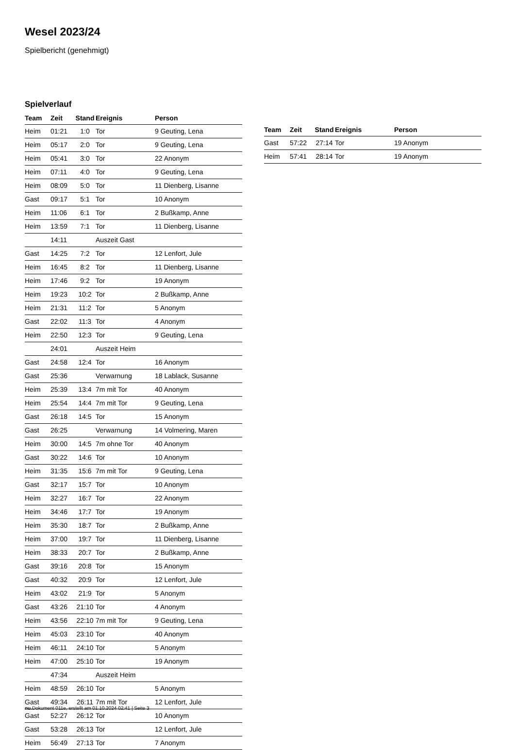Wesel 2023/24
Spielbericht (genehmigt)
Spielverlauf
| Team | Zeit | Stand | Ereignis | Person |
| --- | --- | --- | --- | --- |
| Heim | 01:21 | 1:0 | Tor | 9 Geuting, Lena |
| Heim | 05:17 | 2:0 | Tor | 9 Geuting, Lena |
| Heim | 05:41 | 3:0 | Tor | 22 Anonym |
| Heim | 07:11 | 4:0 | Tor | 9 Geuting, Lena |
| Heim | 08:09 | 5:0 | Tor | 11 Dienberg, Lisanne |
| Gast | 09:17 | 5:1 | Tor | 10 Anonym |
| Heim | 11:06 | 6:1 | Tor | 2 Bußkamp, Anne |
| Heim | 13:59 | 7:1 | Tor | 11 Dienberg, Lisanne |
| | 14:11 | | Auszeit Gast | |
| Gast | 14:25 | 7:2 | Tor | 12 Lenfort, Jule |
| Heim | 16:45 | 8:2 | Tor | 11 Dienberg, Lisanne |
| Heim | 17:46 | 9:2 | Tor | 19 Anonym |
| Heim | 19:23 | 10:2 | Tor | 2 Bußkamp, Anne |
| Heim | 21:31 | 11:2 | Tor | 5 Anonym |
| Gast | 22:02 | 11:3 | Tor | 4 Anonym |
| Heim | 22:50 | 12:3 | Tor | 9 Geuting, Lena |
| | 24:01 | | Auszeit Heim | |
| Gast | 24:58 | 12:4 | Tor | 16 Anonym |
| Gast | 25:36 | | Verwarnung | 18 Lablack, Susanne |
| Heim | 25:39 | 13:4 | 7m mit Tor | 40 Anonym |
| Heim | 25:54 | 14:4 | 7m mit Tor | 9 Geuting, Lena |
| Gast | 26:18 | 14:5 | Tor | 15 Anonym |
| Gast | 26:25 | | Verwarnung | 14 Volmering, Maren |
| Heim | 30:00 | 14:5 | 7m ohne Tor | 40 Anonym |
| Gast | 30:22 | 14:6 | Tor | 10 Anonym |
| Heim | 31:35 | 15:6 | 7m mit Tor | 9 Geuting, Lena |
| Gast | 32:17 | 15:7 | Tor | 10 Anonym |
| Heim | 32:27 | 16:7 | Tor | 22 Anonym |
| Heim | 34:46 | 17:7 | Tor | 19 Anonym |
| Heim | 35:30 | 18:7 | Tor | 2 Bußkamp, Anne |
| Heim | 37:00 | 19:7 | Tor | 11 Dienberg, Lisanne |
| Heim | 38:33 | 20:7 | Tor | 2 Bußkamp, Anne |
| Gast | 39:16 | 20:8 | Tor | 15 Anonym |
| Gast | 40:32 | 20:9 | Tor | 12 Lenfort, Jule |
| Heim | 43:02 | 21:9 | Tor | 5 Anonym |
| Gast | 43:26 | 21:10 | Tor | 4 Anonym |
| Heim | 43:56 | 22:10 | 7m mit Tor | 9 Geuting, Lena |
| Heim | 45:03 | 23:10 | Tor | 40 Anonym |
| Heim | 46:11 | 24:10 | Tor | 5 Anonym |
| Heim | 47:00 | 25:10 | Tor | 19 Anonym |
| | 47:34 | | Auszeit Heim | |
| Heim | 48:59 | 26:10 | Tor | 5 Anonym |
| Gast | 49:34 | 26:11 | 7m mit Tor | 12 Lenfort, Jule |
| Gast | 52:27 | 26:12 | Tor | 10 Anonym |
| Gast | 53:28 | 26:13 | Tor | 12 Lenfort, Jule |
| Heim | 56:49 | 27:13 | Tor | 7 Anonym |
| Team | Zeit | Stand | Ereignis | Person |
| --- | --- | --- | --- | --- |
| Gast | 57:22 | 27:14 | Tor | 19 Anonym |
| Heim | 57:41 | 28:14 | Tor | 19 Anonym |
nu.Dokument 011e, erstellt am 01.10.2024 02:41 | Seite 3